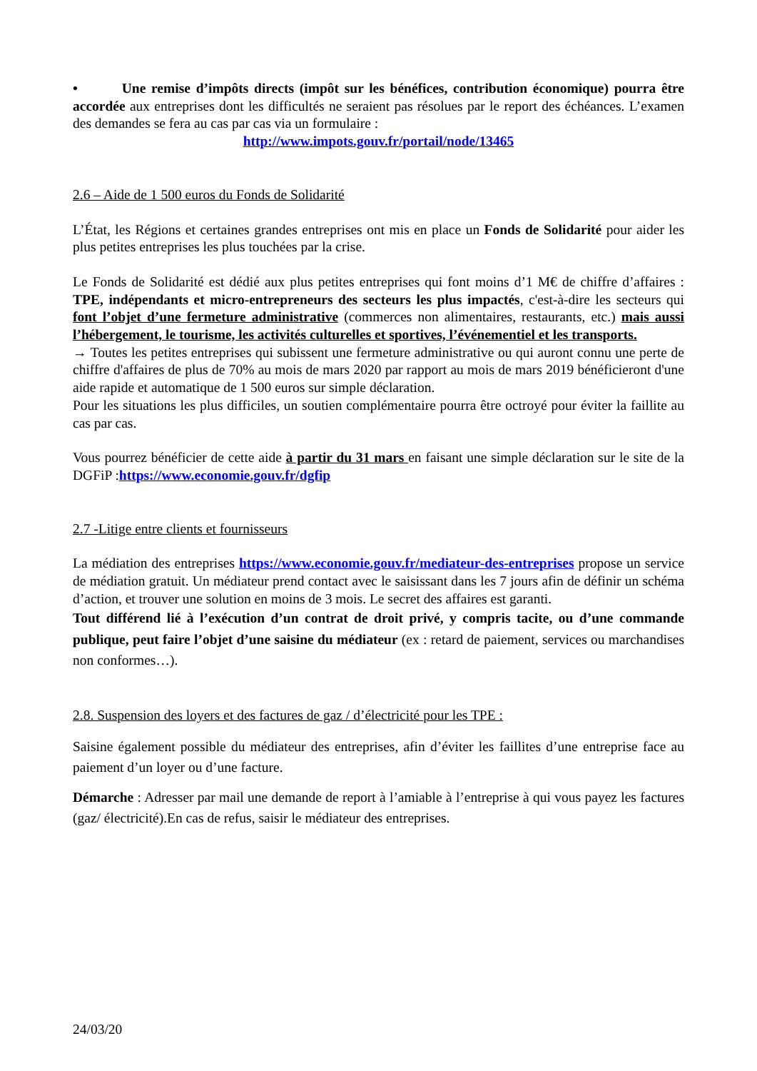• Une remise d’impôts directs (impôt sur les bénéfices, contribution économique) pourra être accordée aux entreprises dont les difficultés ne seraient pas résolues par le report des échéances. L’examen des demandes se fera au cas par cas via un formulaire :
http://www.impots.gouv.fr/portail/node/13465
2.6 – Aide de 1 500 euros du Fonds de Solidarité
L’État, les Régions et certaines grandes entreprises ont mis en place un Fonds de Solidarité pour aider les plus petites entreprises les plus touchées par la crise.
Le Fonds de Solidarité est dédié aux plus petites entreprises qui font moins d’1 M€ de chiffre d’affaires : TPE, indépendants et micro-entrepreneurs des secteurs les plus impactés, c'est-à-dire les secteurs qui font l’objet d’une fermeture administrative (commerces non alimentaires, restaurants, etc.) mais aussi l’hébergement, le tourisme, les activités culturelles et sportives, l’événementiel et les transports.
→ Toutes les petites entreprises qui subissent une fermeture administrative ou qui auront connu une perte de chiffre d'affaires de plus de 70% au mois de mars 2020 par rapport au mois de mars 2019 bénéficieront d'une aide rapide et automatique de 1 500 euros sur simple déclaration.
Pour les situations les plus difficiles, un soutien complémentaire pourra être octroyé pour éviter la faillite au cas par cas.
Vous pourrez bénéficier de cette aide à partir du 31 mars en faisant une simple déclaration sur le site de la DGFiP :https://www.economie.gouv.fr/dgfip
2.7 -Litige entre clients et fournisseurs
La médiation des entreprises https://www.economie.gouv.fr/mediateur-des-entreprises propose un service de médiation gratuit. Un médiateur prend contact avec le saisissant dans les 7 jours afin de définir un schéma d’action, et trouver une solution en moins de 3 mois. Le secret des affaires est garanti.
Tout différend lié à l’exécution d’un contrat de droit privé, y compris tacite, ou d’une commande publique, peut faire l’objet d’une saisine du médiateur (ex : retard de paiement, services ou marchandises non conformes…).
2.8. Suspension des loyers et des factures de gaz / d’électricité pour les TPE :
Saisine également possible du médiateur des entreprises, afin d’éviter les faillites d’une entreprise face au paiement d’un loyer ou d’une facture.
Démarche : Adresser par mail une demande de report à l’amiable à l’entreprise à qui vous payez les factures (gaz/ électricité).En cas de refus, saisir le médiateur des entreprises.
24/03/20